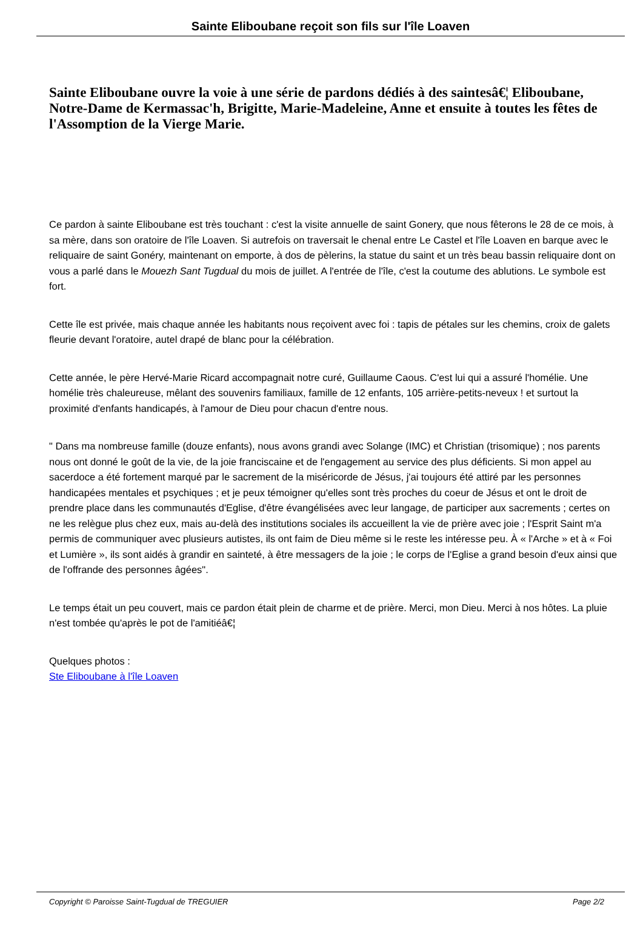Sainte Eliboubane reçoit son fils sur l'île Loaven
Sainte Eliboubane ouvre la voie à une série de pardons dédiés à des saintesâ€¦ Eliboubane, Notre-Dame de Kermassac'h, Brigitte, Marie-Madeleine, Anne et ensuite à toutes les fêtes de l'Assomption de la Vierge Marie.
Ce pardon à sainte Eliboubane est très touchant : c'est la visite annuelle de saint Gonery, que nous fêterons le 28 de ce mois, à sa mère, dans son oratoire de l'île Loaven. Si autrefois on traversait le chenal entre Le Castel et l'île Loaven en barque avec le reliquaire de saint Gonéry, maintenant on emporte, à dos de pèlerins, la statue du saint et un très beau bassin reliquaire dont on vous a parlé dans le Mouezh Sant Tugdual du mois de juillet. A l'entrée de l'île, c'est la coutume des ablutions. Le symbole est fort.
Cette île est privée, mais chaque année les habitants nous reçoivent avec foi : tapis de pétales sur les chemins, croix de galets fleurie devant l'oratoire, autel drapé de blanc pour la célébration.
Cette année, le père Hervé-Marie Ricard accompagnait notre curé, Guillaume Caous. C'est lui qui a assuré l'homélie. Une homélie très chaleureuse, mêlant des souvenirs familiaux, famille de 12 enfants, 105 arrière-petits-neveux ! et surtout la proximité d'enfants handicapés, à l'amour de Dieu pour chacun d'entre nous.
" Dans ma nombreuse famille (douze enfants), nous avons grandi avec Solange (IMC) et Christian (trisomique) ; nos parents nous ont donné le goût de la vie, de la joie franciscaine et de l'engagement au service des plus déficients. Si mon appel au sacerdoce a été fortement marqué par le sacrement de la miséricorde de Jésus, j'ai toujours été attiré par les personnes handicapées mentales et psychiques ; et je peux témoigner qu'elles sont très proches du coeur de Jésus et ont le droit de prendre place dans les communautés d'Eglise, d'être évangélisées avec leur langage, de participer aux sacrements ; certes on ne les relègue plus chez eux, mais au-delà des institutions sociales ils accueillent la vie de prière avec joie ; l'Esprit Saint m'a permis de communiquer avec plusieurs autistes, ils ont faim de Dieu même si le reste les intéresse peu. À « l'Arche » et à « Foi et Lumière », ils sont aidés à grandir en sainteté, à être messagers de la joie ; le corps de l'Eglise a grand besoin d'eux ainsi que de l'offrande des personnes âgées".
Le temps était un peu couvert, mais ce pardon était plein de charme et de prière. Merci, mon Dieu. Merci à nos hôtes. La pluie n'est tombée qu'après le pot de l'amitiéâ€¦
Quelques photos :
Ste Eliboubane à l'île Loaven
Copyright © Paroisse Saint-Tugdual de TREGUIER Page 2/2